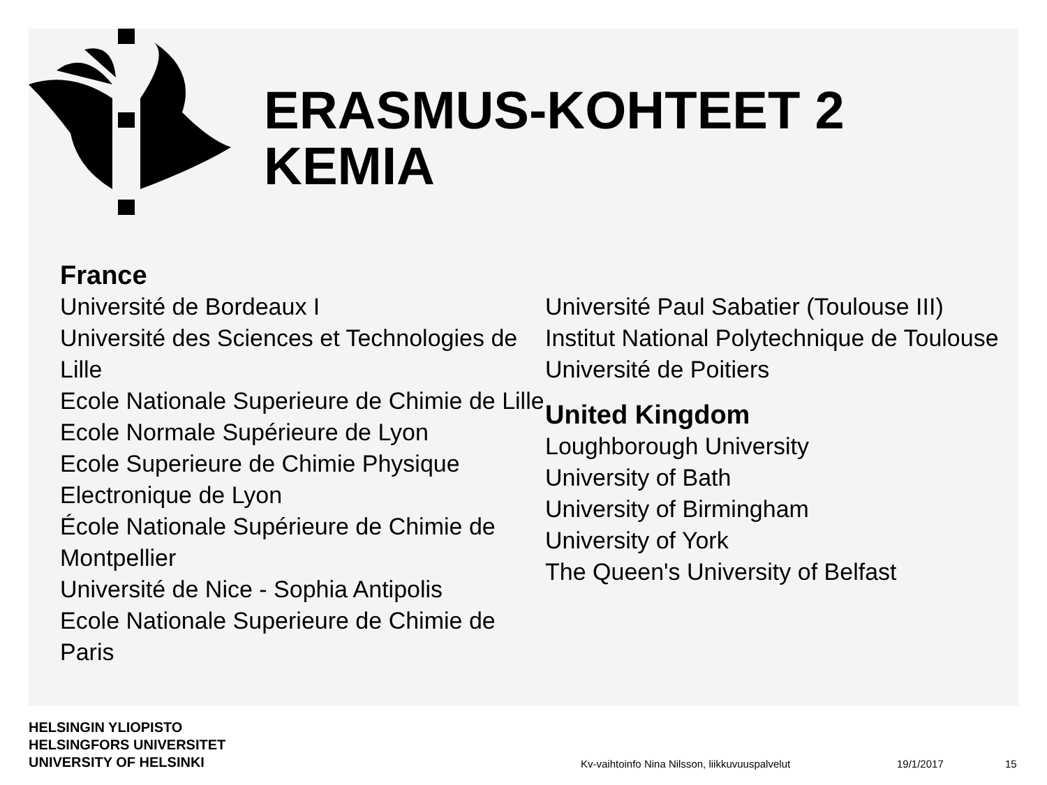ERASMUS-KOHTEET 2
KEMIA
France
Université de Bordeaux I
Université des Sciences et Technologies de Lille
Ecole Nationale Superieure de Chimie de Lille
Ecole Normale Supérieure de Lyon
Ecole Superieure de Chimie Physique Electronique de Lyon
École Nationale Supérieure de Chimie de Montpellier
Université de Nice - Sophia Antipolis
Ecole Nationale Superieure de Chimie de Paris
Université Paul Sabatier (Toulouse III)
Institut National Polytechnique de Toulouse
Université de Poitiers
United Kingdom
Loughborough University
University of Bath
University of Birmingham
University of York
The Queen's University of Belfast
HELSINGIN YLIOPISTO
HELSINGFORS UNIVERSITET
UNIVERSITY OF HELSINKI
Kv-vaihtoinfo Nina Nilsson, liikkuvuuspalvelut
19/1/2017 15